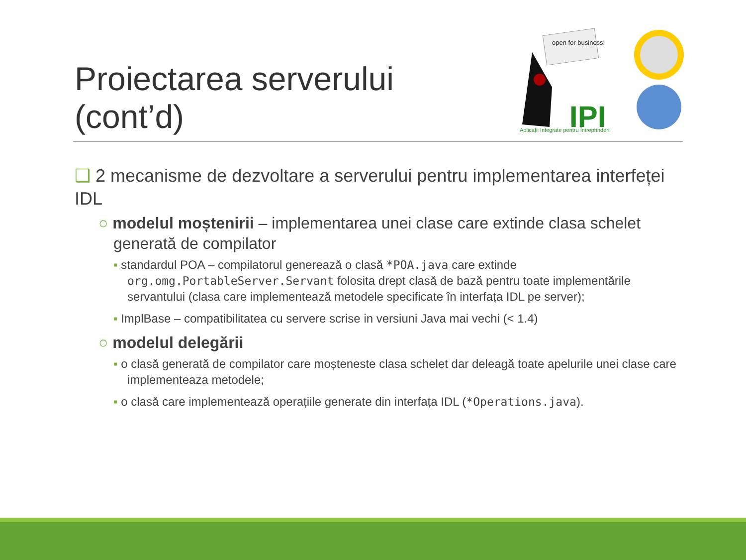Proiectarea serverului
(cont’d)
open for business!
IPI
Aplicații Integrate pentru Întreprinderi
❑ 2 mecanisme de dezvoltare a serverului pentru implementarea interfeței IDL
○ modelul moștenirii – implementarea unei clase care extinde clasa schelet generată de compilator
▪ standardul POA – compilatorul generează o clasă *POA.java care extinde org.omg.PortableServer.Servant folosita drept clasă de bază pentru toate implementările servantului (clasa care implementează metodele specificate în interfața IDL pe server);
▪ ImplBase – compatibilitatea cu servere scrise in versiuni Java mai vechi (< 1.4)
○ modelul delegării
▪ o clasă generată de compilator care moșteneste clasa schelet dar deleagă toate apelurile unei clase care implementeaza metodele;
▪ o clasă care implementează operațiile generate din interfața IDL (*Operations.java).